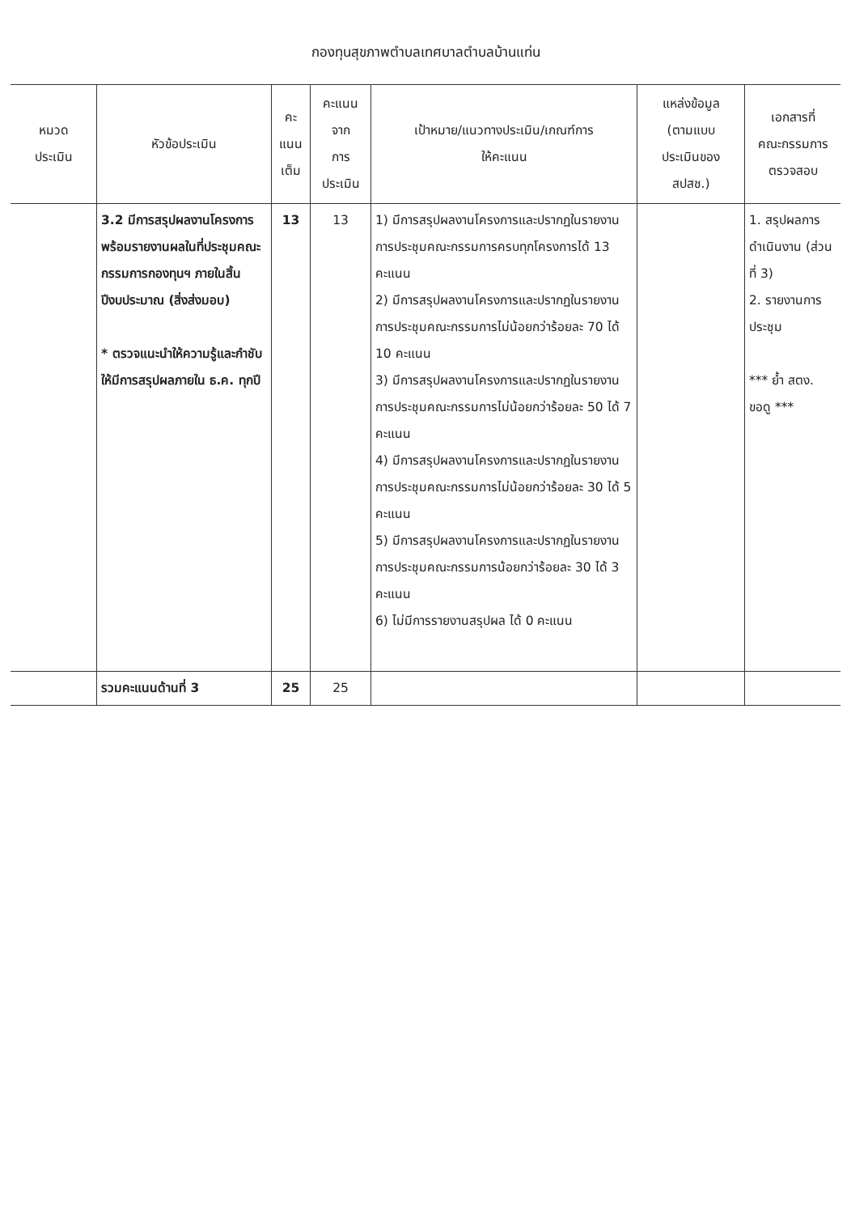กองทุนสุขภาพตำบลเทศบาลตำบลบ้านแท่น
| หมวด ประเมิน | หัวข้อประเมิน | คะ แนน เต็ม | คะแนน จาก การ ประเมิน | เป้าหมาย/แนวทางประเมิน/เกณฑ์การ ให้คะแนน | แหล่งข้อมูล (ตามแบบ ประเมินของ สปสช.) | เอกสารที่ คณะกรรมการ ตรวจสอบ |
| --- | --- | --- | --- | --- | --- | --- |
| | 3.2 มีการสรุปผลงานโครงการ พร้อมรายงานผลในที่ประชุมคณะกรรมการกองทุนฯ ภายในสิ้นปีงบประมาณ (สิ่งส่งมอบ) * ตรวจแนะนำให้ความรู้และกำชับให้มีการสรุปผลภายใน ธ.ค. ทุกปี | 13 | 13 | 1) มีการสรุปผลงานโครงการและปรากฏในรายงานการประชุมคณะกรรมการครบทุกโครงการได้ 13 คะแนน 2) มีการสรุปผลงานโครงการและปรากฏในรายงานการประชุมคณะกรรมการไม่น้อยกว่าร้อยละ 70 ได้ 10 คะแนน 3) มีการสรุปผลงานโครงการและปรากฏในรายงานการประชุมคณะกรรมการไม่น้อยกว่าร้อยละ 50 ได้ 7 คะแนน 4) มีการสรุปผลงานโครงการและปรากฏในรายงานการประชุมคณะกรรมการไม่น้อยกว่าร้อยละ 30 ได้ 5 คะแนน 5) มีการสรุปผลงานโครงการและปรากฏในรายงานการประชุมคณะกรรมการน้อยกว่าร้อยละ 30 ได้ 3 คะแนน 6) ไม่มีการรายงานสรุปผล ได้ 0 คะแนน | | 1. สรุปผลการดำเนินงาน (ส่วนที่ 3) 2. รายงานการประชุม *** ย้ำ สตง. ขอดู *** |
| | รวมคะแนนด้านที่ 3 | 25 | 25 | | | |